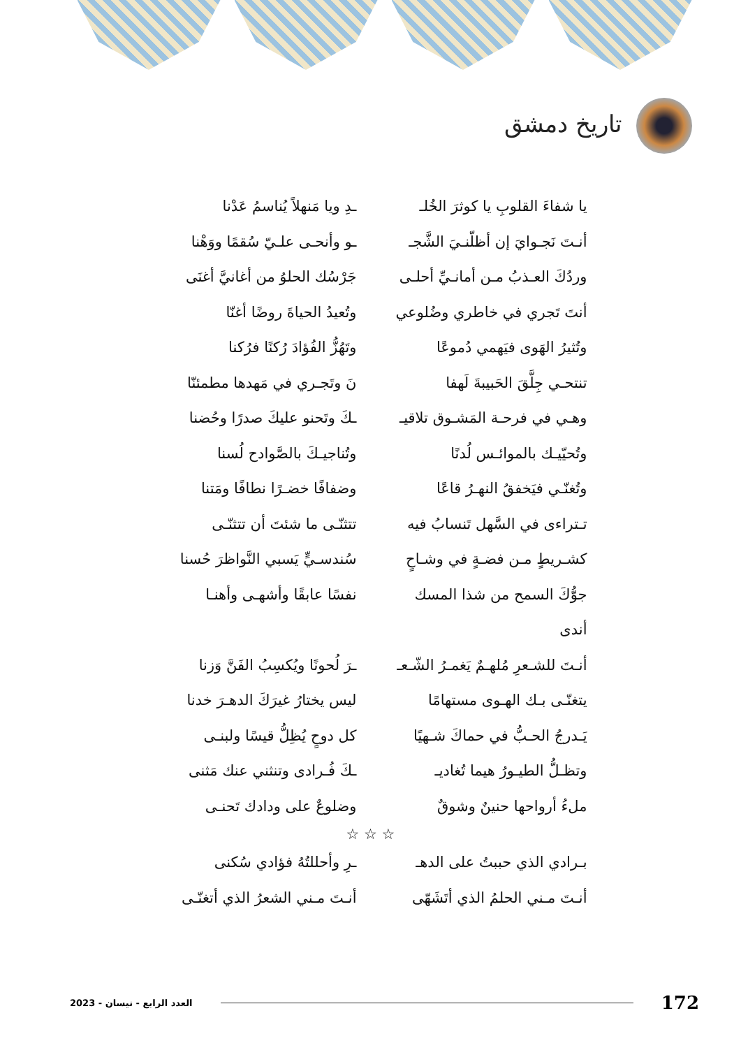تاريخ دمشق
يا شفاءَ القلوبِ يا كوثرَ الخُلـ
ـدِ ويا مَنهلاً يُناسمُ عَدْنا
أنـتَ نَجـوايَ إن أظلّنـيَ الشَّجـ
ـو وأنحـى علـيّ سُقمًا ووَهْنا
وردُكَ العـذبُ مـن أمانـيِّ أحلـى
جَرْسُك الحلوُ من أغانيَّ أغنَى
أنتَ تَجري في خاطري وضُلوعي
وتُعيدُ الحياةَ روضًا أغنّا
وتُثيرُ الهَوى فيَهمي دُموعًا
وتَهُزُّ الفُؤادَ رُكنًا فرُكنا
تنتحـي جِلَّقَ الحَبيبةَ لَهفا
نَ وتَجـري في مَهدها مطمئنّا
وهـي في فرحـة المَشـوق تلاقيـ
ـكَ وتَحنو عليكَ صدرًا وحُضنا
وتُحيّيـك بالموائـس لُدنًا
وتُناجيـكَ بالصَّوادح لُسنا
وتُغنّـي فيَخفقُ النهـرُ قاعًا
وضفافًا خضـرًا نطافًا ومَتنا
تـتراءى في السَّهل تَنسابُ فيه
تتثنّـى ما شئتَ أن تتثنّـى
كشـريطٍ مـن فضـةٍ في وشـاحٍ
سُندسـيٍّ يَسبي النَّواظرَ حُسنا
جوُّكَ السمح من شذا المسك أندى
نفسًا عابقًا وأشهـى وأهنـا
أنـتَ للشـعرِ مُلهـمٌ يَغمـرُ الشّـعـ
ـرَ لُحونًا ويُكسِبُ الفَنَّ وَزنا
يتغنّـى بـك الهـوى مستهامًا
ليس يختارُ غيرَكَ الدهـرَ خدنا
يَـدرجُ الحـبُّ في حماكَ شـهيًا
كل دوحٍ يُظِلُّ قيسًا ولبنـى
وتظـلُّ الطيـورُ هيما تُغاديـ
ـكَ فُـرادى وتنثني عنك مَثنى
ملءُ أرواحها حنينٌ وشوقٌ
وضلوعٌ على ودادك تَحنـى
☆ ☆ ☆
بـرادي الذي حببتُ على الدهـ
ـرِ وأحللتُهُ فؤادي سُكنى
أنـتَ مـني الحلمُ الذي أتَشَهّى
أنـتَ مـني الشعرُ الذي أتغنّـى
العدد الرابع - نيسان - 2023 172